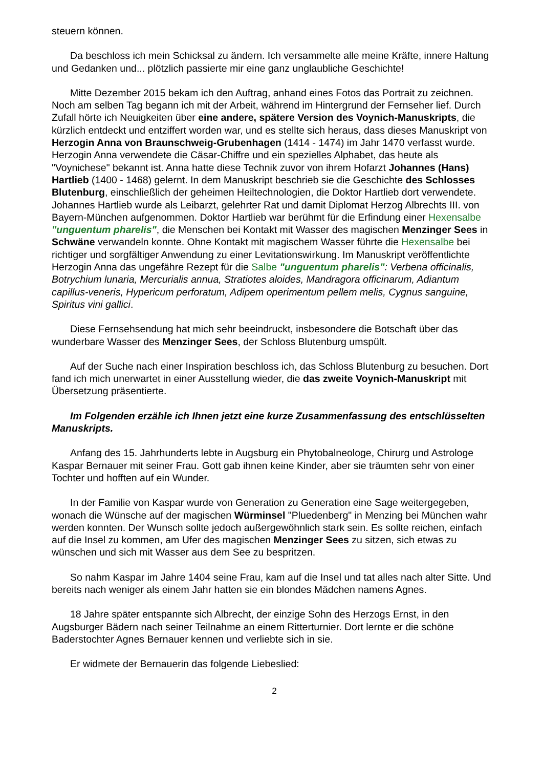steuern können.
Da beschloss ich mein Schicksal zu ändern. Ich versammelte alle meine Kräfte, innere Haltung und Gedanken und... plötzlich passierte mir eine ganz unglaubliche Geschichte!
Mitte Dezember 2015 bekam ich den Auftrag, anhand eines Fotos das Portrait zu zeichnen. Noch am selben Tag begann ich mit der Arbeit, während im Hintergrund der Fernseher lief. Durch Zufall hörte ich Neuigkeiten über eine andere, spätere Version des Voynich-Manuskripts, die kürzlich entdeckt und entziffert worden war, und es stellte sich heraus, dass dieses Manuskript von Herzogin Anna von Braunschweig-Grubenhagen (1414 - 1474) im Jahr 1470 verfasst wurde. Herzogin Anna verwendete die Cäsar-Chiffre und ein spezielles Alphabet, das heute als "Voynichese" bekannt ist. Anna hatte diese Technik zuvor von ihrem Hofarzt Johannes (Hans) Hartlieb (1400 - 1468) gelernt. In dem Manuskript beschrieb sie die Geschichte des Schlosses Blutenburg, einschließlich der geheimen Heiltechnologien, die Doktor Hartlieb dort verwendete. Johannes Hartlieb wurde als Leibarzt, gelehrter Rat und damit Diplomat Herzog Albrechts III. von Bayern-München aufgenommen. Doktor Hartlieb war berühmt für die Erfindung einer Hexensalbe "unguentum pharelis", die Menschen bei Kontakt mit Wasser des magischen Menzinger Sees in Schwäne verwandeln konnte. Ohne Kontakt mit magischem Wasser führte die Hexensalbe bei richtiger und sorgfältiger Anwendung zu einer Levitationswirkung. Im Manuskript veröffentlichte Herzogin Anna das ungefähre Rezept für die Salbe "unguentum pharelis": Verbena officinalis, Botrychium lunaria, Mercurialis annua, Stratiotes aloides, Mandragora officinarum, Adiantum capillus-veneris, Hypericum perforatum, Adipem operimentum pellem melis, Cygnus sanguine, Spiritus vini gallici.
Diese Fernsehsendung hat mich sehr beeindruckt, insbesondere die Botschaft über das wunderbare Wasser des Menzinger Sees, der Schloss Blutenburg umspült.
Auf der Suche nach einer Inspiration beschloss ich, das Schloss Blutenburg zu besuchen. Dort fand ich mich unerwartet in einer Ausstellung wieder, die das zweite Voynich-Manuskript mit Übersetzung präsentierte.
Im Folgenden erzähle ich Ihnen jetzt eine kurze Zusammenfassung des entschlüsselten Manuskripts.
Anfang des 15. Jahrhunderts lebte in Augsburg ein Phytobalneologe, Chirurg und Astrologe Kaspar Bernauer mit seiner Frau. Gott gab ihnen keine Kinder, aber sie träumten sehr von einer Tochter und hofften auf ein Wunder.
In der Familie von Kaspar wurde von Generation zu Generation eine Sage weitergegeben, wonach die Wünsche auf der magischen Würminsel "Pluedenberg" in Menzing bei München wahr werden konnten. Der Wunsch sollte jedoch außergewöhnlich stark sein. Es sollte reichen, einfach auf die Insel zu kommen, am Ufer des magischen Menzinger Sees zu sitzen, sich etwas zu wünschen und sich mit Wasser aus dem See zu bespritzen.
So nahm Kaspar im Jahre 1404 seine Frau, kam auf die Insel und tat alles nach alter Sitte. Und bereits nach weniger als einem Jahr hatten sie ein blondes Mädchen namens Agnes.
18 Jahre später entspannte sich Albrecht, der einzige Sohn des Herzogs Ernst, in den Augsburger Bädern nach seiner Teilnahme an einem Ritterturnier. Dort lernte er die schöne Baderstochter Agnes Bernauer kennen und verliebte sich in sie.
Er widmete der Bernauerin das folgende Liebeslied:
2